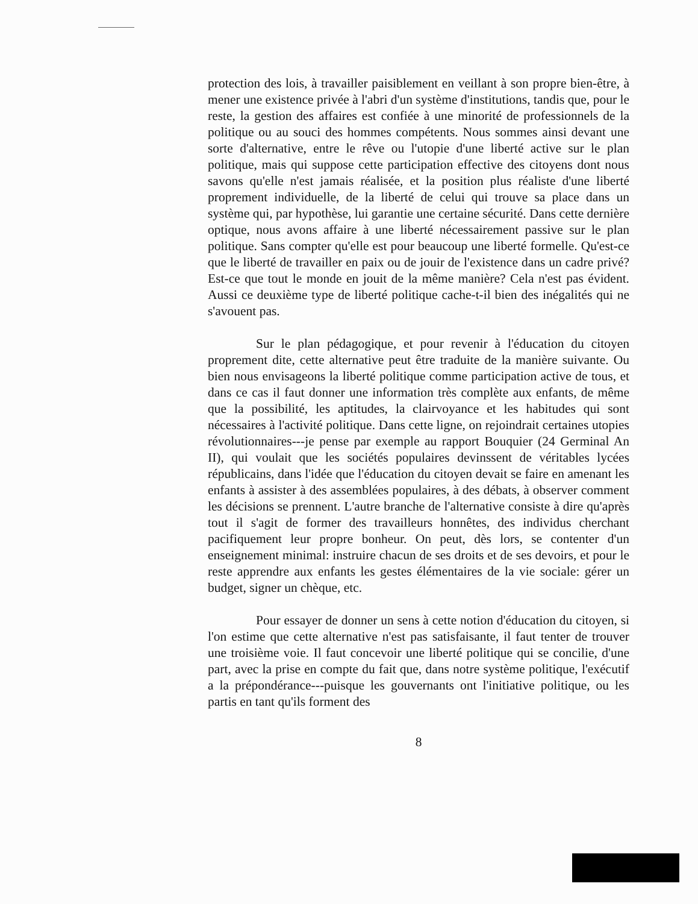protection des lois, à travailler paisiblement en veillant à son propre bien-être, à mener une existence privée à l'abri d'un système d'institutions, tandis que, pour le reste, la gestion des affaires est confiée à une minorité de professionnels de la politique ou au souci des hommes compétents. Nous sommes ainsi devant une sorte d'alternative, entre le rêve ou l'utopie d'une liberté active sur le plan politique, mais qui suppose cette participation effective des citoyens dont nous savons qu'elle n'est jamais réalisée, et la position plus réaliste d'une liberté proprement individuelle, de la liberté de celui qui trouve sa place dans un système qui, par hypothèse, lui garantie une certaine sécurité. Dans cette dernière optique, nous avons affaire à une liberté nécessairement passive sur le plan politique. Sans compter qu'elle est pour beaucoup une liberté formelle. Qu'est-ce que le liberté de travailler en paix ou de jouir de l'existence dans un cadre privé? Est-ce que tout le monde en jouit de la même manière? Cela n'est pas évident. Aussi ce deuxième type de liberté politique cache-t-il bien des inégalités qui ne s'avouent pas.
Sur le plan pédagogique, et pour revenir à l'éducation du citoyen proprement dite, cette alternative peut être traduite de la manière suivante. Ou bien nous envisageons la liberté politique comme participation active de tous, et dans ce cas il faut donner une information très complète aux enfants, de même que la possibilité, les aptitudes, la clairvoyance et les habitudes qui sont nécessaires à l'activité politique. Dans cette ligne, on rejoindrait certaines utopies révolutionnaires---je pense par exemple au rapport Bouquier (24 Germinal An II), qui voulait que les sociétés populaires devinssent de véritables lycées républicains, dans l'idée que l'éducation du citoyen devait se faire en amenant les enfants à assister à des assemblées populaires, à des débats, à observer comment les décisions se prennent. L'autre branche de l'alternative consiste à dire qu'après tout il s'agit de former des travailleurs honnêtes, des individus cherchant pacifiquement leur propre bonheur. On peut, dès lors, se contenter d'un enseignement minimal: instruire chacun de ses droits et de ses devoirs, et pour le reste apprendre aux enfants les gestes élémentaires de la vie sociale: gérer un budget, signer un chèque, etc.
Pour essayer de donner un sens à cette notion d'éducation du citoyen, si l'on estime que cette alternative n'est pas satisfaisante, il faut tenter de trouver une troisième voie. Il faut concevoir une liberté politique qui se concilie, d'une part, avec la prise en compte du fait que, dans notre système politique, l'exécutif a la prépondérance---puisque les gouvernants ont l'initiative politique, ou les partis en tant qu'ils forment des
8